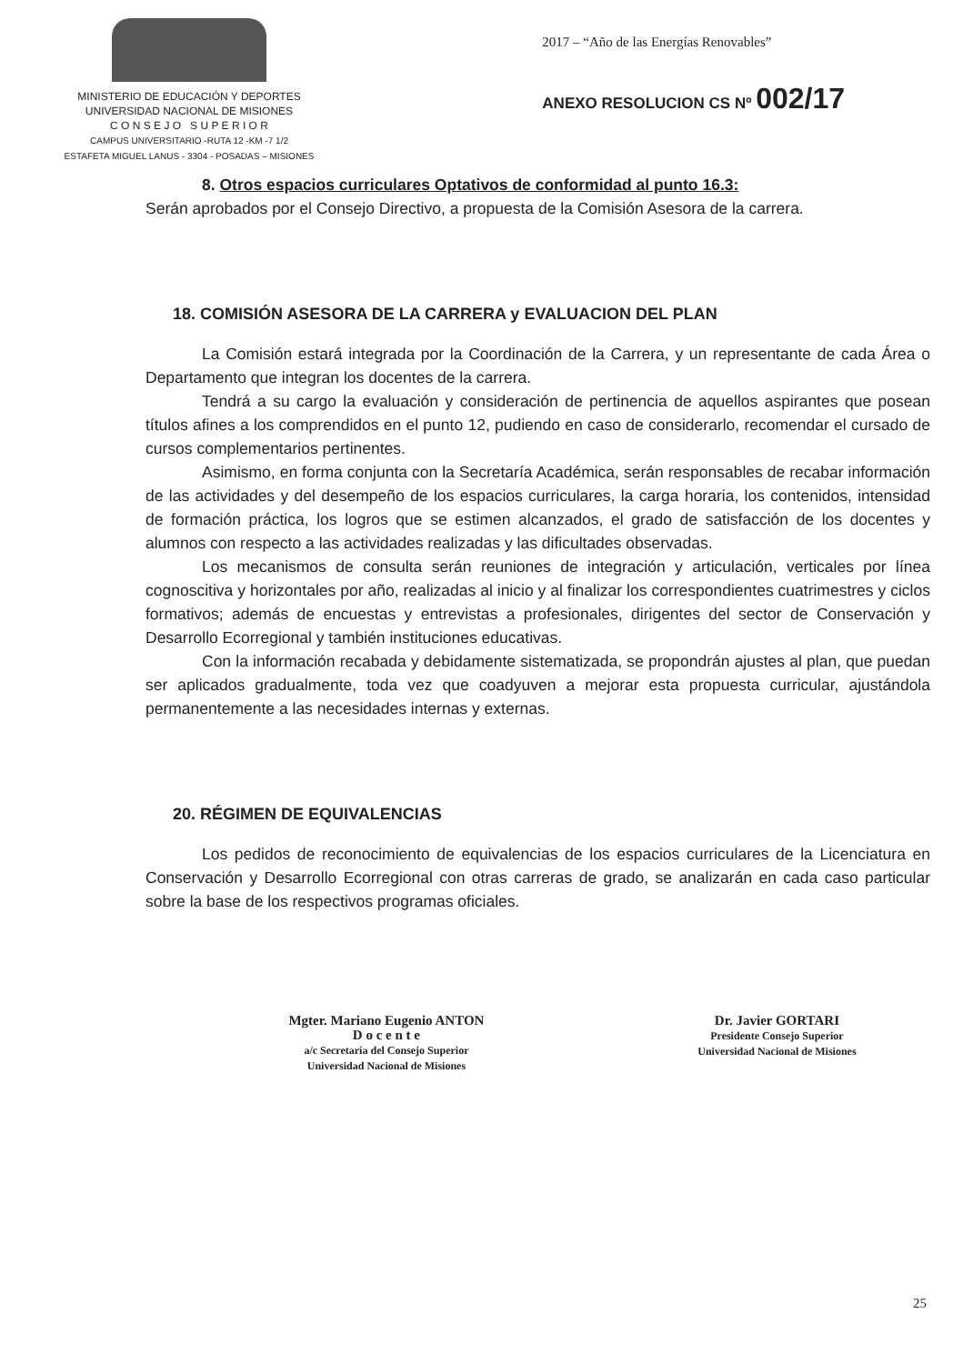MINISTERIO DE EDUCACIÓN Y DEPORTES
UNIVERSIDAD NACIONAL DE MISIONES
C O N S E J O S U P E R I O R
CAMPUS UNIVERSITARIO -RUTA 12 -KM -7 1/2
ESTAFETA MIGUEL LANUS - 3304 - POSADAS – MISIONES
2017 – “Año de las Energías Renovables”
ANEXO RESOLUCION CS Nº 002/17
8. Otros espacios curriculares Optativos de conformidad al punto 16.3:
Serán aprobados por el Consejo Directivo, a propuesta de la Comisión Asesora de la carrera.
18. COMISIÓN ASESORA DE LA CARRERA y EVALUACION DEL PLAN
La Comisión estará integrada por la Coordinación de la Carrera, y un representante de cada Área o Departamento que integran los docentes de la carrera.
Tendrá a su cargo la evaluación y consideración de pertinencia de aquellos aspirantes que posean títulos afines a los comprendidos en el punto 12, pudiendo en caso de considerarlo, recomendar el cursado de cursos complementarios pertinentes.
Asimismo, en forma conjunta con la Secretaría Académica, serán responsables de recabar información de las actividades y del desempeño de los espacios curriculares, la carga horaria, los contenidos, intensidad de formación práctica, los logros que se estimen alcanzados, el grado de satisfacción de los docentes y alumnos con respecto a las actividades realizadas y las dificultades observadas.
Los mecanismos de consulta serán reuniones de integración y articulación, verticales por línea cognoscitiva y horizontales por año, realizadas al inicio y al finalizar los correspondientes cuatrimestres y ciclos formativos; además de encuestas y entrevistas a profesionales, dirigentes del sector de Conservación y Desarrollo Ecorregional y también instituciones educativas.
Con la información recabada y debidamente sistematizada, se propondrán ajustes al plan, que puedan ser aplicados gradualmente, toda vez que coadyuven a mejorar esta propuesta curricular, ajustándola permanentemente a las necesidades internas y externas.
20. RÉGIMEN DE EQUIVALENCIAS
Los pedidos de reconocimiento de equivalencias de los espacios curriculares de la Licenciatura en Conservación y Desarrollo Ecorregional con otras carreras de grado, se analizarán en cada caso particular sobre la base de los respectivos programas oficiales.
Mgter. Mariano Eugenio ANTON
D o c e n t e
a/c Secretaría del Consejo Superior
Universidad Nacional de Misiones
Dr. Javier GORTARI
Presidente Consejo Superior
Universidad Nacional de Misiones
25